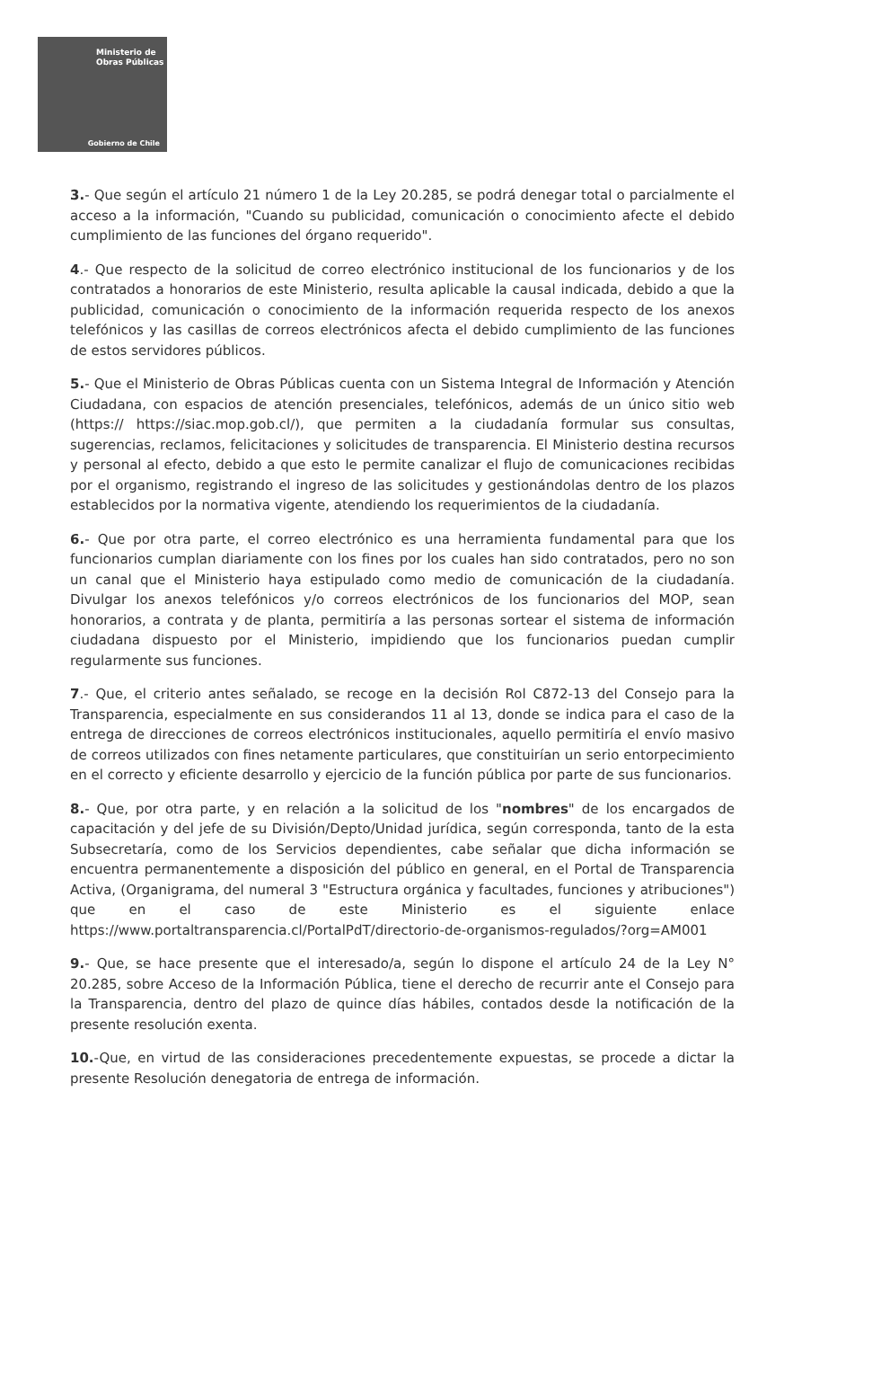Ministerio de
Obras Públicas
Gobierno de Chile
3.- Que según el artículo 21 número 1 de la Ley 20.285, se podrá denegar total o parcialmente el acceso a la información, "Cuando su publicidad, comunicación o conocimiento afecte el debido cumplimiento de las funciones del órgano requerido".
4.- Que respecto de la solicitud de correo electrónico institucional de los funcionarios y de los contratados a honorarios de este Ministerio, resulta aplicable la causal indicada, debido a que la publicidad, comunicación o conocimiento de la información requerida respecto de los anexos telefónicos y las casillas de correos electrónicos afecta el debido cumplimiento de las funciones de estos servidores públicos.
5.- Que el Ministerio de Obras Públicas cuenta con un Sistema Integral de Información y Atención Ciudadana, con espacios de atención presenciales, telefónicos, además de un único sitio web (https:// https://siac.mop.gob.cl/), que permiten a la ciudadanía formular sus consultas, sugerencias, reclamos, felicitaciones y solicitudes de transparencia. El Ministerio destina recursos y personal al efecto, debido a que esto le permite canalizar el flujo de comunicaciones recibidas por el organismo, registrando el ingreso de las solicitudes y gestionándolas dentro de los plazos establecidos por la normativa vigente, atendiendo los requerimientos de la ciudadanía.
6.- Que por otra parte, el correo electrónico es una herramienta fundamental para que los funcionarios cumplan diariamente con los fines por los cuales han sido contratados, pero no son un canal que el Ministerio haya estipulado como medio de comunicación de la ciudadanía. Divulgar los anexos telefónicos y/o correos electrónicos de los funcionarios del MOP, sean honorarios, a contrata y de planta, permitiría a las personas sortear el sistema de información ciudadana dispuesto por el Ministerio, impidiendo que los funcionarios puedan cumplir regularmente sus funciones.
7.- Que, el criterio antes señalado, se recoge en la decisión Rol C872-13 del Consejo para la Transparencia, especialmente en sus considerandos 11 al 13, donde se indica para el caso de la entrega de direcciones de correos electrónicos institucionales, aquello permitiría el envío masivo de correos utilizados con fines netamente particulares, que constituirían un serio entorpecimiento en el correcto y eficiente desarrollo y ejercicio de la función pública por parte de sus funcionarios.
8.- Que, por otra parte, y en relación a la solicitud de los "nombres" de los encargados de capacitación y del jefe de su División/Depto/Unidad jurídica, según corresponda, tanto de la esta Subsecretaría, como de los Servicios dependientes, cabe señalar que dicha información se encuentra permanentemente a disposición del público en general, en el Portal de Transparencia Activa, (Organigrama, del numeral 3 "Estructura orgánica y facultades, funciones y atribuciones") que en el caso de este Ministerio es el siguiente enlace https://www.portaltransparencia.cl/PortalPdT/directorio-de-organismos-regulados/?org=AM001
9.- Que, se hace presente que el interesado/a, según lo dispone el artículo 24 de la Ley N° 20.285, sobre Acceso de la Información Pública, tiene el derecho de recurrir ante el Consejo para la Transparencia, dentro del plazo de quince días hábiles, contados desde la notificación de la presente resolución exenta.
10.-Que, en virtud de las consideraciones precedentemente expuestas, se procede a dictar la presente Resolución denegatoria de entrega de información.